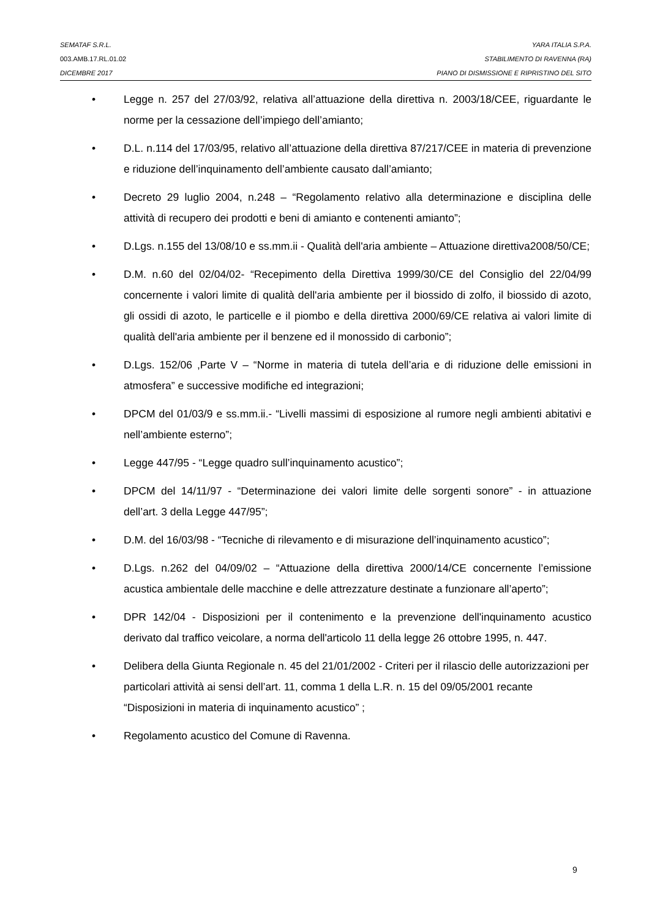SEMATAF S.R.L. YARA ITALIA S.P.A.
003.AMB.17.RL.01.02 STABILIMENTO DI RAVENNA (RA)
DICEMBRE 2017 PIANO DI DISMISSIONE E RIPRISTINO DEL SITO
• Legge n. 257 del 27/03/92, relativa all’attuazione della direttiva n. 2003/18/CEE, riguardante le norme per la cessazione dell’impiego dell’amianto;
• D.L. n.114 del 17/03/95, relativo all’attuazione della direttiva 87/217/CEE in materia di prevenzione e riduzione dell’inquinamento dell’ambiente causato dall’amianto;
• Decreto 29 luglio 2004, n.248 – “Regolamento relativo alla determinazione e disciplina delle attività di recupero dei prodotti e beni di amianto e contenenti amianto”;
• D.Lgs. n.155 del 13/08/10 e ss.mm.ii - Qualità dell'aria ambiente – Attuazione direttiva2008/50/CE;
• D.M. n.60 del 02/04/02- “Recepimento della Direttiva 1999/30/CE del Consiglio del 22/04/99 concernente i valori limite di qualità dell'aria ambiente per il biossido di zolfo, il biossido di azoto, gli ossidi di azoto, le particelle e il piombo e della direttiva 2000/69/CE relativa ai valori limite di qualità dell'aria ambiente per il benzene ed il monossido di carbonio”;
• D.Lgs. 152/06 ,Parte V – “Norme in materia di tutela dell’aria e di riduzione delle emissioni in atmosfera” e successive modifiche ed integrazioni;
• DPCM del 01/03/9 e ss.mm.ii.- “Livelli massimi di esposizione al rumore negli ambienti abitativi e nell’ambiente esterno”;
• Legge 447/95 - “Legge quadro sull’inquinamento acustico”;
• DPCM del 14/11/97 - “Determinazione dei valori limite delle sorgenti sonore” - in attuazione dell’art. 3 della Legge 447/95”;
• D.M. del 16/03/98 - “Tecniche di rilevamento e di misurazione dell’inquinamento acustico”;
• D.Lgs. n.262 del 04/09/02 – “Attuazione della direttiva 2000/14/CE concernente l’emissione acustica ambientale delle macchine e delle attrezzature destinate a funzionare all’aperto”;
• DPR 142/04 - Disposizioni per il contenimento e la prevenzione dell'inquinamento acustico derivato dal traffico veicolare, a norma dell'articolo 11 della legge 26 ottobre 1995, n. 447.
• Delibera della Giunta Regionale n. 45 del 21/01/2002 - Criteri per il rilascio delle autorizzazioni per particolari attività ai sensi dell’art. 11, comma 1 della L.R. n. 15 del 09/05/2001 recante “Disposizioni in materia di inquinamento acustico” ;
• Regolamento acustico del Comune di Ravenna.
9